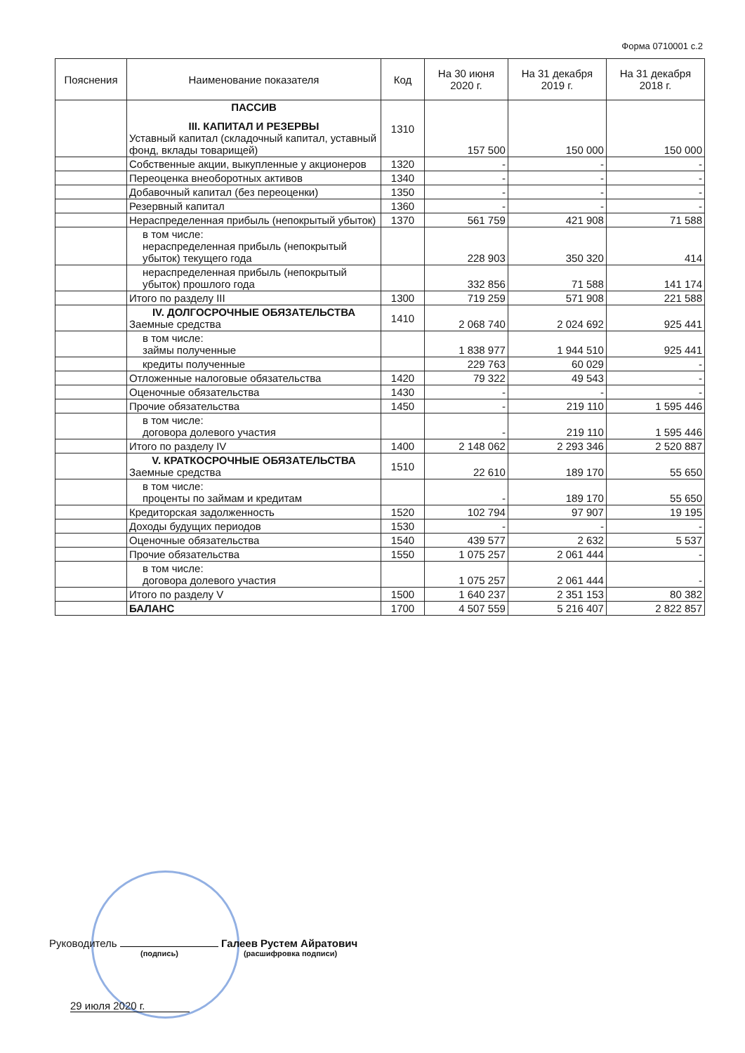Форма 0710001 с.2
| Пояснения | Наименование показателя | Код | На 30 июня 2020 г. | На 31 декабря 2019 г. | На 31 декабря 2018 г. |
| --- | --- | --- | --- | --- | --- |
| | ПАССИВ III. КАПИТАЛ И РЕЗЕРВЫ Уставный капитал (складочный капитал, уставный фонд, вклады товарищей) | 1310 | 157 500 | 150 000 | 150 000 |
| | Собственные акции, выкупленные у акционеров | 1320 | - | - | - |
| | Переоценка внеоборотных активов | 1340 | - | - | - |
| | Добавочный капитал (без переоценки) | 1350 | - | - | - |
| | Резервный капитал | 1360 | - | - | - |
| | Нераспределенная прибыль (непокрытый убыток) | 1370 | 561 759 | 421 908 | 71 588 |
| | в том числе: нераспределенная прибыль (непокрытый убыток) текущего года | | 228 903 | 350 320 | 414 |
| | нераспределенная прибыль (непокрытый убыток) прошлого года | | 332 856 | 71 588 | 141 174 |
| | Итого по разделу III | 1300 | 719 259 | 571 908 | 221 588 |
| | IV. ДОЛГОСРОЧНЫЕ ОБЯЗАТЕЛЬСТВА Заемные средства | 1410 | 2 068 740 | 2 024 692 | 925 441 |
| | в том числе: займы полученные | | 1 838 977 | 1 944 510 | 925 441 |
| | кредиты полученные | | 229 763 | 60 029 | - |
| | Отложенные налоговые обязательства | 1420 | 79 322 | 49 543 | - |
| | Оценочные обязательства | 1430 | - | - | - |
| | Прочие обязательства | 1450 | - | 219 110 | 1 595 446 |
| | в том числе: договора долевого участия | | - | 219 110 | 1 595 446 |
| | Итого по разделу IV | 1400 | 2 148 062 | 2 293 346 | 2 520 887 |
| | V. КРАТКОСРОЧНЫЕ ОБЯЗАТЕЛЬСТВА Заемные средства | 1510 | 22 610 | 189 170 | 55 650 |
| | в том числе: проценты по займам и кредитам | | - | 189 170 | 55 650 |
| | Кредиторская задолженность | 1520 | 102 794 | 97 907 | 19 195 |
| | Доходы будущих периодов | 1530 | - | - | - |
| | Оценочные обязательства | 1540 | 439 577 | 2 632 | 5 537 |
| | Прочие обязательства | 1550 | 1 075 257 | 2 061 444 | - |
| | в том числе: договора долевого участия | | 1 075 257 | 2 061 444 | - |
| | Итого по разделу V | 1500 | 1 640 237 | 2 351 153 | 80 382 |
| | БАЛАНС | 1700 | 4 507 559 | 5 216 407 | 2 822 857 |
Руководитель Галеев Рустем Айратович
(подпись) (расшифровка подписи)
29 июля 2020 г.